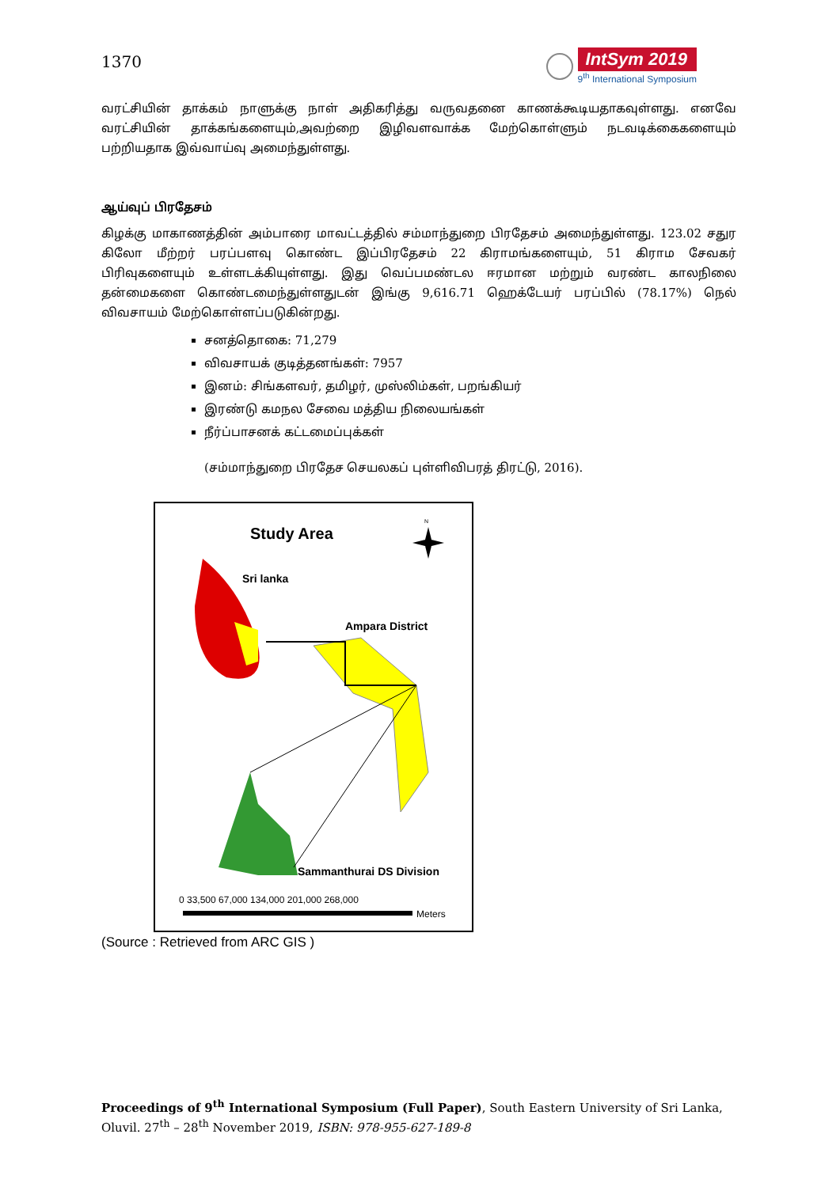1370
IntSym 2019
9<sup>th</sup> International Symposium
வரட்சியின் தாக்கம் நாளுக்கு நாள் அதிகரித்து வருவதனை காணக்கூடியதாகவுள்ளது. எனவே வரட்சியின் தாக்கங்களையும்,அவற்றை இழிவளவாக்க மேற்கொள்ளும் நடவடிக்கைகளையும் பற்றியதாக இவ்வாய்வு அமைந்துள்ளது.
ஆய்வுப் பிரதேசம்
கிழக்கு மாகாணத்தின் அம்பாரை மாவட்டத்தில் சம்மாந்துறை பிரதேசம் அமைந்துள்ளது. 123.02 சதுர கிலோ மீற்றர் பரப்பளவு கொண்ட இப்பிரதேசம் 22 கிராமங்களையும், 51 கிராம சேவகர் பிரிவுகளையும் உள்ளடக்கியுள்ளது. இது வெப்பமண்டல ஈரமான மற்றும் வரண்ட காலநிலை தன்மைகளை கொண்டமைந்துள்ளதுடன் இங்கு 9,616.71 ஹெக்டேயர் பரப்பில் (78.17%) நெல் விவசாயம் மேற்கொள்ளப்படுகின்றது.
சனத்தொகை: 71,279
விவசாயக் குடித்தனங்கள்: 7957
இனம்: சிங்களவர், தமிழர், முஸ்லிம்கள், பறங்கியர்
இரண்டு கமநல சேவை மத்திய நிலையங்கள்
நீர்ப்பாசனக் கட்டமைப்புக்கள்
(சம்மாந்துறை பிரதேச செயலகப் புள்ளிவிபரத் திரட்டு, 2016).
Study Area
N
Sri lanka
Ampara District
Sammanthurai DS Division
0 33,500 67,000 134,000 201,000 268,000
Meters
(Source : Retrieved from ARC GIS )
Proceedings of 9<sup>th</sup> International Symposium (Full Paper), South Eastern University of Sri Lanka, Oluvil. 27<sup>th</sup> – 28<sup>th</sup> November 2019, ISBN: 978-955-627-189-8